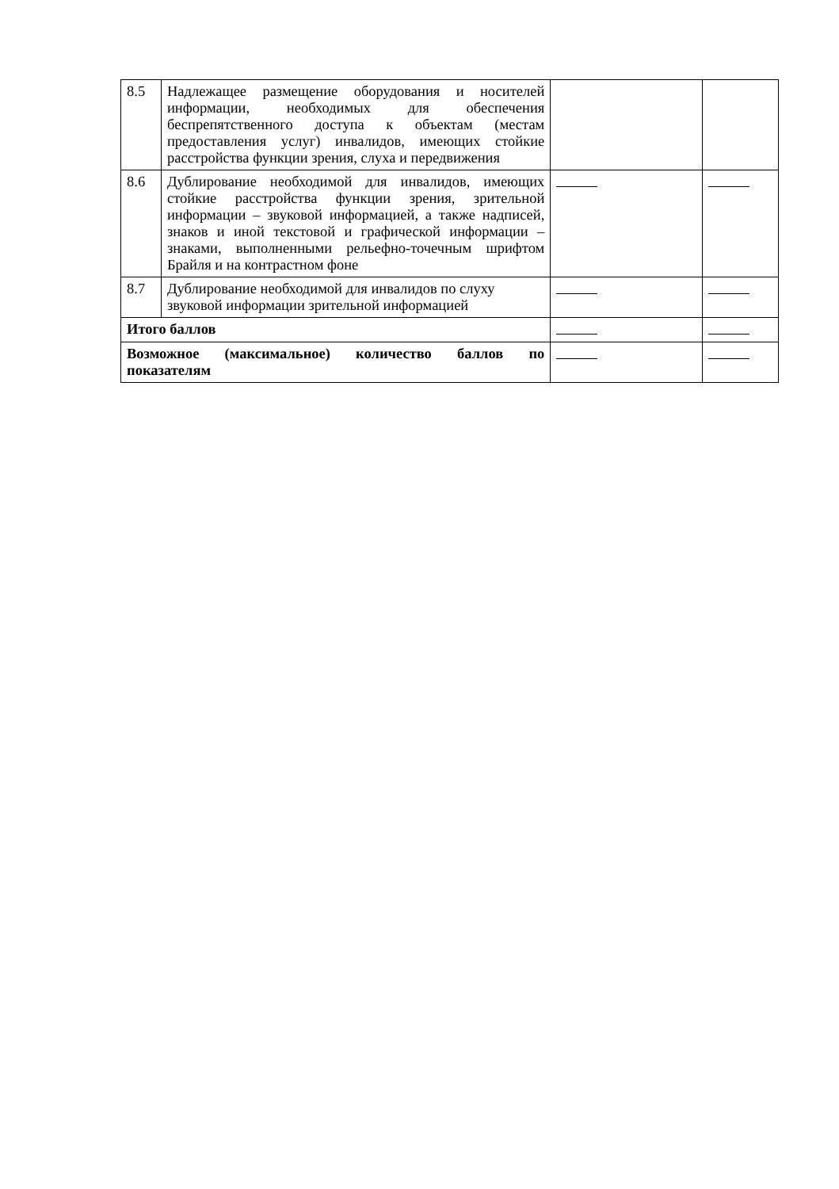| 8.5 | Надлежащее размещение оборудования и носителей информации, необходимых для обеспечения беспрепятственного доступа к объектам (местам предоставления услуг) инвалидов, имеющих стойкие расстройства функции зрения, слуха и передвижения | | |
| 8.6 | Дублирование необходимой для инвалидов, имеющих стойкие расстройства функции зрения, зрительной информации – звуковой информацией, а также надписей, знаков и иной текстовой и графической информации – знаками, выполненными рельефно-точечным шрифтом Брайля и на контрастном фоне | | |
| 8.7 | Дублирование необходимой для инвалидов по слуху звуковой информации зрительной информацией | | |
| Итого баллов | | | |
| Возможное (максимальное) количество баллов по показателям | | | |